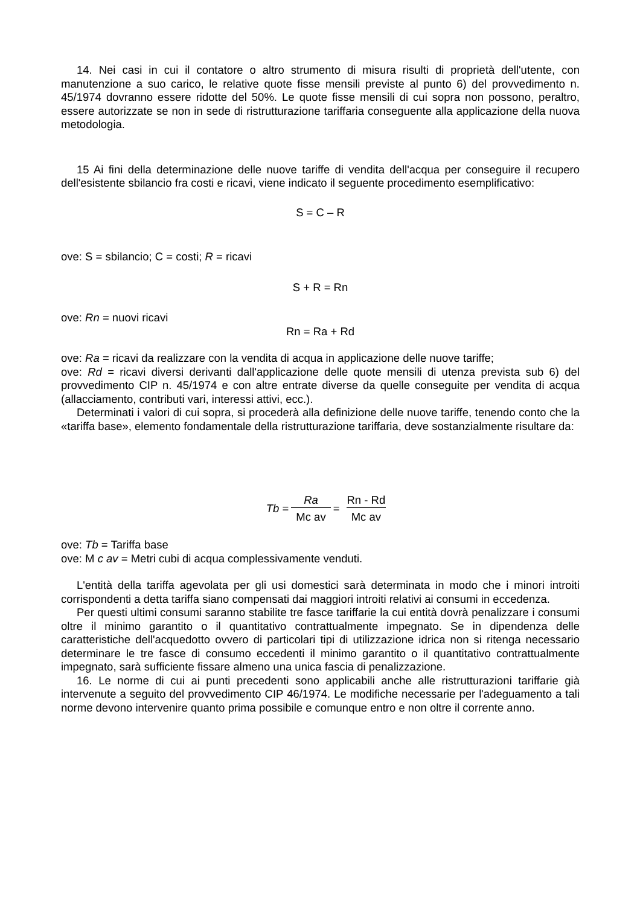14. Nei casi in cui il contatore o altro strumento di misura risulti di proprietà dell'utente, con manutenzione a suo carico, le relative quote fisse mensili previste al punto 6) del provvedimento n. 45/1974 dovranno essere ridotte del 50%. Le quote fisse mensili di cui sopra non possono, peraltro, essere autorizzate se non in sede di ristrutturazione tariffaria conseguente alla applicazione della nuova metodologia.
15 Ai fini della determinazione delle nuove tariffe di vendita dell'acqua per conseguire il recupero dell'esistente sbilancio fra costi e ricavi, viene indicato il seguente procedimento esemplificativo:
S = C – R
ove: S = sbilancio; C = costi; R = ricavi
S + R = Rn
ove: Rn = nuovi ricavi
Rn = Ra + Rd
ove: Ra = ricavi da realizzare con la vendita di acqua in applicazione delle nuove tariffe;
ove: Rd = ricavi diversi derivanti dall'applicazione delle quote mensili di utenza prevista sub 6) del provvedimento CIP n. 45/1974 e con altre entrate diverse da quelle conseguite per vendita di acqua (allacciamento, contributi vari, interessi attivi, ecc.).
Determinati i valori di cui sopra, si procederà alla definizione delle nuove tariffe, tenendo conto che la «tariffa base», elemento fondamentale della ristrutturazione tariffaria, deve sostanzialmente risultare da:
Tb = Ra Mc av = Rn - Rd Mc av
ove: Tb = Tariffa base
ove: M c av = Metri cubi di acqua complessivamente venduti.
L'entità della tariffa agevolata per gli usi domestici sarà determinata in modo che i minori introiti corrispondenti a detta tariffa siano compensati dai maggiori introiti relativi ai consumi in eccedenza.
Per questi ultimi consumi saranno stabilite tre fasce tariffarie la cui entità dovrà penalizzare i consumi oltre il minimo garantito o il quantitativo contrattualmente impegnato. Se in dipendenza delle caratteristiche dell'acquedotto ovvero di particolari tipi di utilizzazione idrica non si ritenga necessario determinare le tre fasce di consumo eccedenti il minimo garantito o il quantitativo contrattualmente impegnato, sarà sufficiente fissare almeno una unica fascia di penalizzazione.
16. Le norme di cui ai punti precedenti sono applicabili anche alle ristrutturazioni tariffarie già intervenute a seguito del provvedimento CIP 46/1974. Le modifiche necessarie per l'adeguamento a tali norme devono intervenire quanto prima possibile e comunque entro e non oltre il corrente anno.